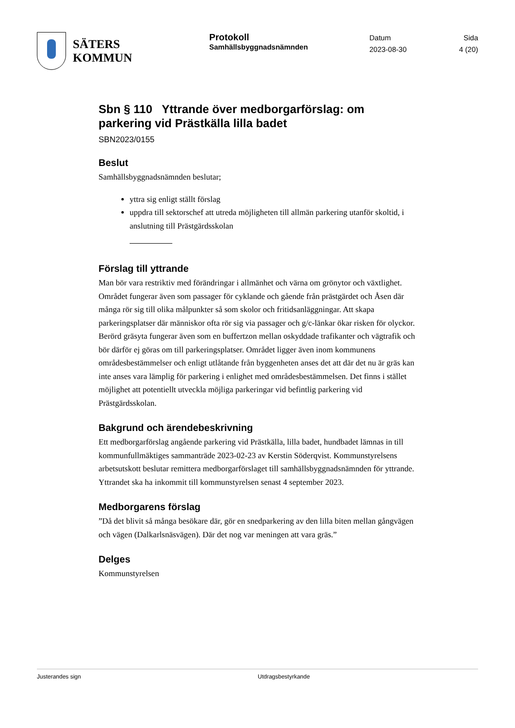SÄTERS
KOMMUN
Protokoll
Samhällsbyggnadsnämnden
Datum
2023-08-30
Sida
4 (20)
Sbn § 110 Yttrande över medborgarförslag: om parkering vid Prästkälla lilla badet
SBN2023/0155
Beslut
Samhällsbyggnadsnämnden beslutar;
yttra sig enligt ställt förslag
uppdra till sektorschef att utreda möjligheten till allmän parkering utanför skoltid, i anslutning till Prästgärdsskolan
Förslag till yttrande
Man bör vara restriktiv med förändringar i allmänhet och värna om grönytor och växtlighet. Området fungerar även som passager för cyklande och gående från prästgärdet och Åsen där många rör sig till olika målpunkter så som skolor och fritidsanläggningar. Att skapa parkeringsplatser där människor ofta rör sig via passager och g/c-länkar ökar risken för olyckor. Berörd gräsyta fungerar även som en buffertzon mellan oskyddade trafikanter och vägtrafik och bör därför ej göras om till parkeringsplatser. Området ligger även inom kommunens områdesbestämmelser och enligt utlåtande från byggenheten anses det att där det nu är gräs kan inte anses vara lämplig för parkering i enlighet med områdesbestämmelsen. Det finns i stället möjlighet att potentiellt utveckla möjliga parkeringar vid befintlig parkering vid Prästgärdsskolan.
Bakgrund och ärendebeskrivning
Ett medborgarförslag angående parkering vid Prästkälla, lilla badet, hundbadet lämnas in till kommunfullmäktiges sammanträde 2023-02-23 av Kerstin Söderqvist. Kommunstyrelsens arbetsutskott beslutar remittera medborgarförslaget till samhällsbyggnadsnämnden för yttrande. Yttrandet ska ha inkommit till kommunstyrelsen senast 4 september 2023.
Medborgarens förslag
”Då det blivit så många besökare där, gör en snedparkering av den lilla biten mellan gångvägen och vägen (Dalkarlsnäsvägen). Där det nog var meningen att vara gräs.”
Delges
Kommunstyrelsen
Justerandes sign Utdragsbestyrkande